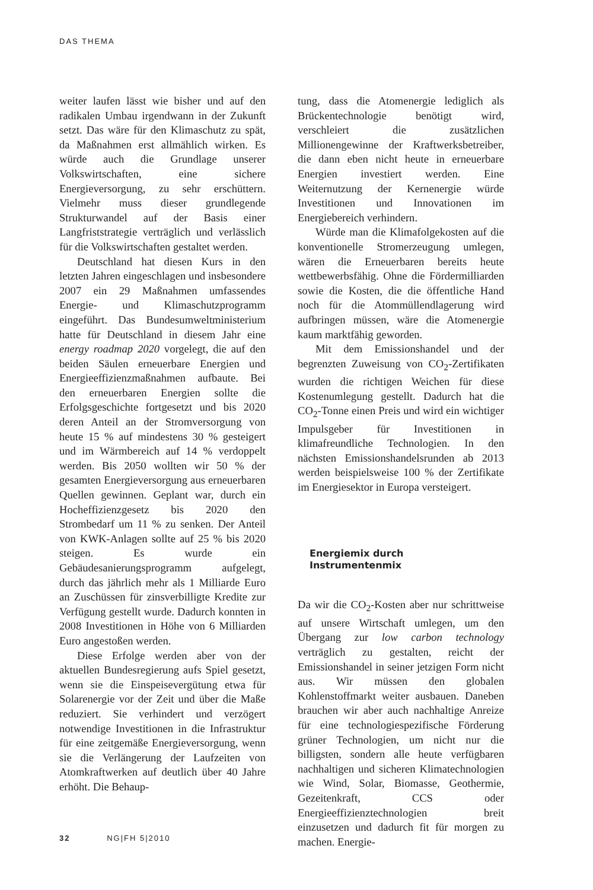DAS THEMA
weiter laufen lässt wie bisher und auf den radikalen Umbau irgendwann in der Zukunft setzt. Das wäre für den Klimaschutz zu spät, da Maßnahmen erst allmählich wirken. Es würde auch die Grundlage unserer Volkswirtschaften, eine sichere Energieversorgung, zu sehr erschüttern. Vielmehr muss dieser grundlegende Strukturwandel auf der Basis einer Langfriststrategie verträglich und verlässlich für die Volkswirtschaften gestaltet werden.
Deutschland hat diesen Kurs in den letzten Jahren eingeschlagen und insbesondere 2007 ein 29 Maßnahmen umfassendes Energie- und Klimaschutzprogramm eingeführt. Das Bundesumweltministerium hatte für Deutschland in diesem Jahr eine energy roadmap 2020 vorgelegt, die auf den beiden Säulen erneuerbare Energien und Energieeffizienzmaßnahmen aufbaute. Bei den erneuerbaren Energien sollte die Erfolgsgeschichte fortgesetzt und bis 2020 deren Anteil an der Stromversorgung von heute 15 % auf mindestens 30 % gesteigert und im Wärmbereich auf 14 % verdoppelt werden. Bis 2050 wollten wir 50 % der gesamten Energieversorgung aus erneuerbaren Quellen gewinnen. Geplant war, durch ein Hocheffizienzgesetz bis 2020 den Strombedarf um 11 % zu senken. Der Anteil von KWK-Anlagen sollte auf 25 % bis 2020 steigen. Es wurde ein Gebäudesanierungsprogramm aufgelegt, durch das jährlich mehr als 1 Milliarde Euro an Zuschüssen für zinsverbilligte Kredite zur Verfügung gestellt wurde. Dadurch konnten in 2008 Investitionen in Höhe von 6 Milliarden Euro angestoßen werden.
Diese Erfolge werden aber von der aktuellen Bundesregierung aufs Spiel gesetzt, wenn sie die Einspeisevergütung etwa für Solarenergie vor der Zeit und über die Maße reduziert. Sie verhindert und verzögert notwendige Investitionen in die Infrastruktur für eine zeitgemäße Energieversorgung, wenn sie die Verlängerung der Laufzeiten von Atomkraftwerken auf deutlich über 40 Jahre erhöht. Die Behaup-
tung, dass die Atomenergie lediglich als Brückentechnologie benötigt wird, verschleiert die zusätzlichen Millionengewinne der Kraftwerksbetreiber, die dann eben nicht heute in erneuerbare Energien investiert werden. Eine Weiternutzung der Kernenergie würde Investitionen und Innovationen im Energiebereich verhindern.
Würde man die Klimafolgekosten auf die konventionelle Stromerzeugung umlegen, wären die Erneuerbaren bereits heute wettbewerbsfähig. Ohne die Fördermilliarden sowie die Kosten, die die öffentliche Hand noch für die Atommüllendlagerung wird aufbringen müssen, wäre die Atomenergie kaum marktfähig geworden.
Mit dem Emissionshandel und der begrenzten Zuweisung von CO<sub>2</sub>-Zertifikaten wurden die richtigen Weichen für diese Kostenumlegung gestellt. Dadurch hat die CO<sub>2</sub>-Tonne einen Preis und wird ein wichtiger Impulsgeber für Investitionen in klimafreundliche Technologien. In den nächsten Emissionshandelsrunden ab 2013 werden beispielsweise 100 % der Zertifikate im Energiesektor in Europa versteigert.
Energiemix durch
Instrumentenmix
Da wir die CO<sub>2</sub>-Kosten aber nur schrittweise auf unsere Wirtschaft umlegen, um den Übergang zur low carbon technology verträglich zu gestalten, reicht der Emissionshandel in seiner jetzigen Form nicht aus. Wir müssen den globalen Kohlenstoffmarkt weiter ausbauen. Daneben brauchen wir aber auch nachhaltige Anreize für eine technologiespezifische Förderung grüner Technologien, um nicht nur die billigsten, sondern alle heute verfügbaren nachhaltigen und sicheren Klimatechnologien wie Wind, Solar, Biomasse, Geothermie, Gezeitenkraft, CCS oder Energieeffizienztechnologien breit einzusetzen und dadurch fit für morgen zu machen. Energie-
32 NG|FH 5|2010